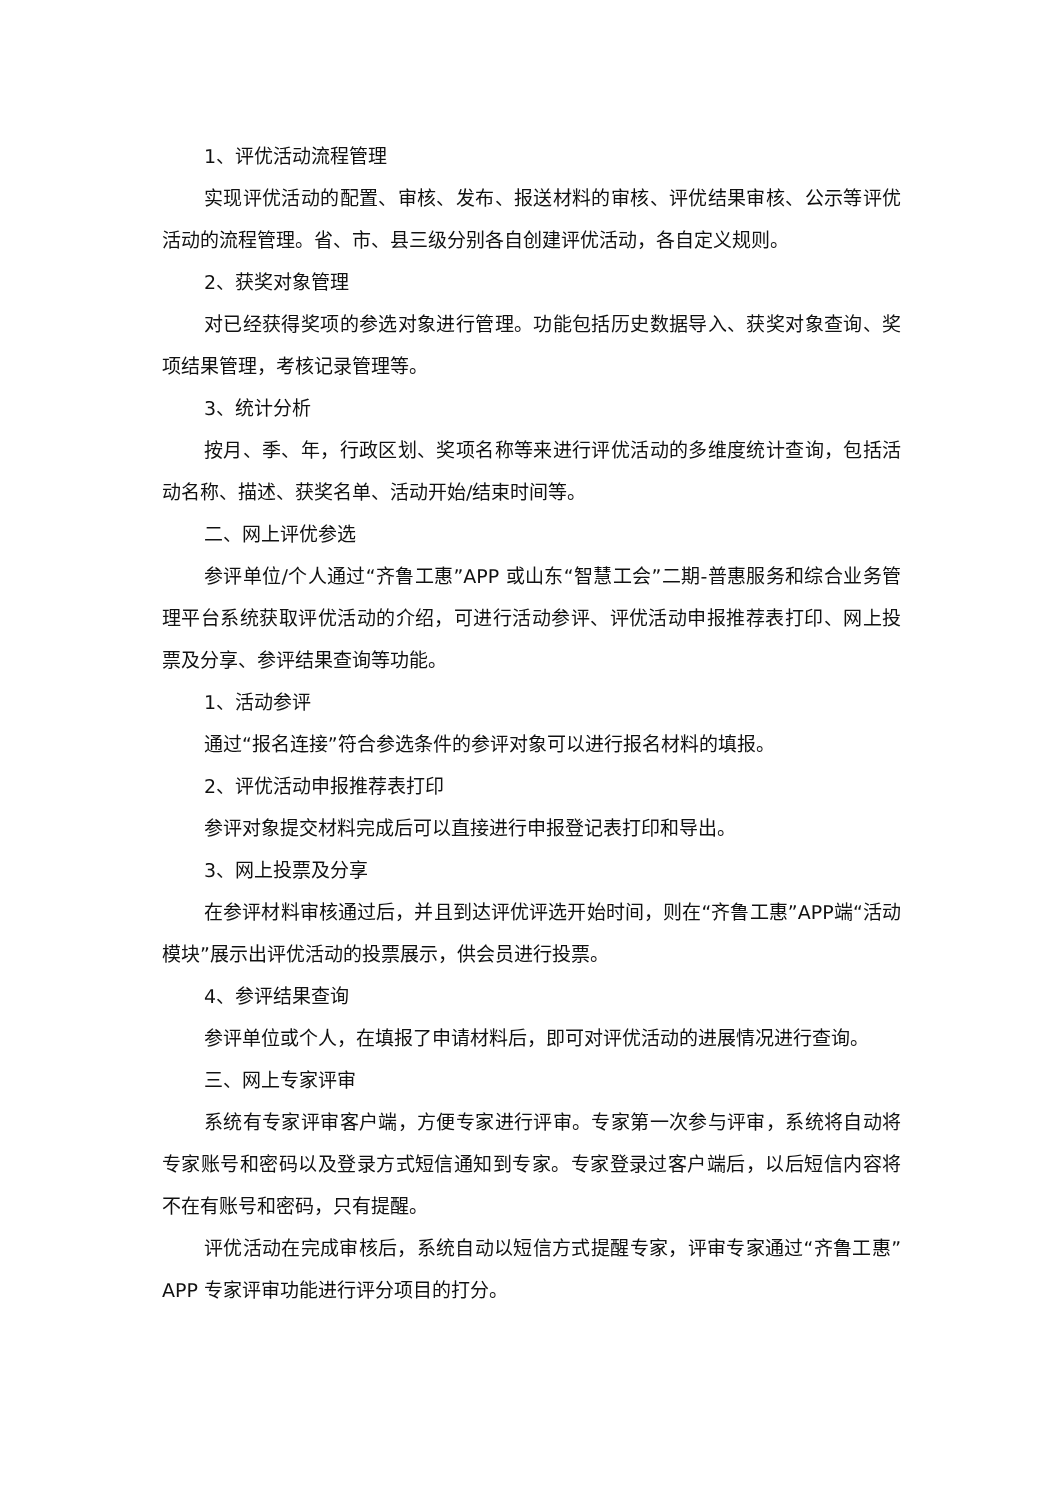1、评优活动流程管理
实现评优活动的配置、审核、发布、报送材料的审核、评优结果审核、公示等评优活动的流程管理。省、市、县三级分别各自创建评优活动，各自定义规则。
2、获奖对象管理
对已经获得奖项的参选对象进行管理。功能包括历史数据导入、获奖对象查询、奖项结果管理，考核记录管理等。
3、统计分析
按月、季、年，行政区划、奖项名称等来进行评优活动的多维度统计查询，包括活动名称、描述、获奖名单、活动开始/结束时间等。
二、网上评优参选
参评单位/个人通过“齐鲁工惠”APP 或山东“智慧工会”二期-普惠服务和综合业务管理平台系统获取评优活动的介绍，可进行活动参评、评优活动申报推荐表打印、网上投票及分享、参评结果查询等功能。
1、活动参评
通过“报名连接”符合参选条件的参评对象可以进行报名材料的填报。
2、评优活动申报推荐表打印
参评对象提交材料完成后可以直接进行申报登记表打印和导出。
3、网上投票及分享
在参评材料审核通过后，并且到达评优评选开始时间，则在“齐鲁工惠”APP端“活动模块”展示出评优活动的投票展示，供会员进行投票。
4、参评结果查询
参评单位或个人，在填报了申请材料后，即可对评优活动的进展情况进行查询。
三、网上专家评审
系统有专家评审客户端，方便专家进行评审。专家第一次参与评审，系统将自动将专家账号和密码以及登录方式短信通知到专家。专家登录过客户端后，以后短信内容将不在有账号和密码，只有提醒。
评优活动在完成审核后，系统自动以短信方式提醒专家，评审专家通过“齐鲁工惠”APP 专家评审功能进行评分项目的打分。